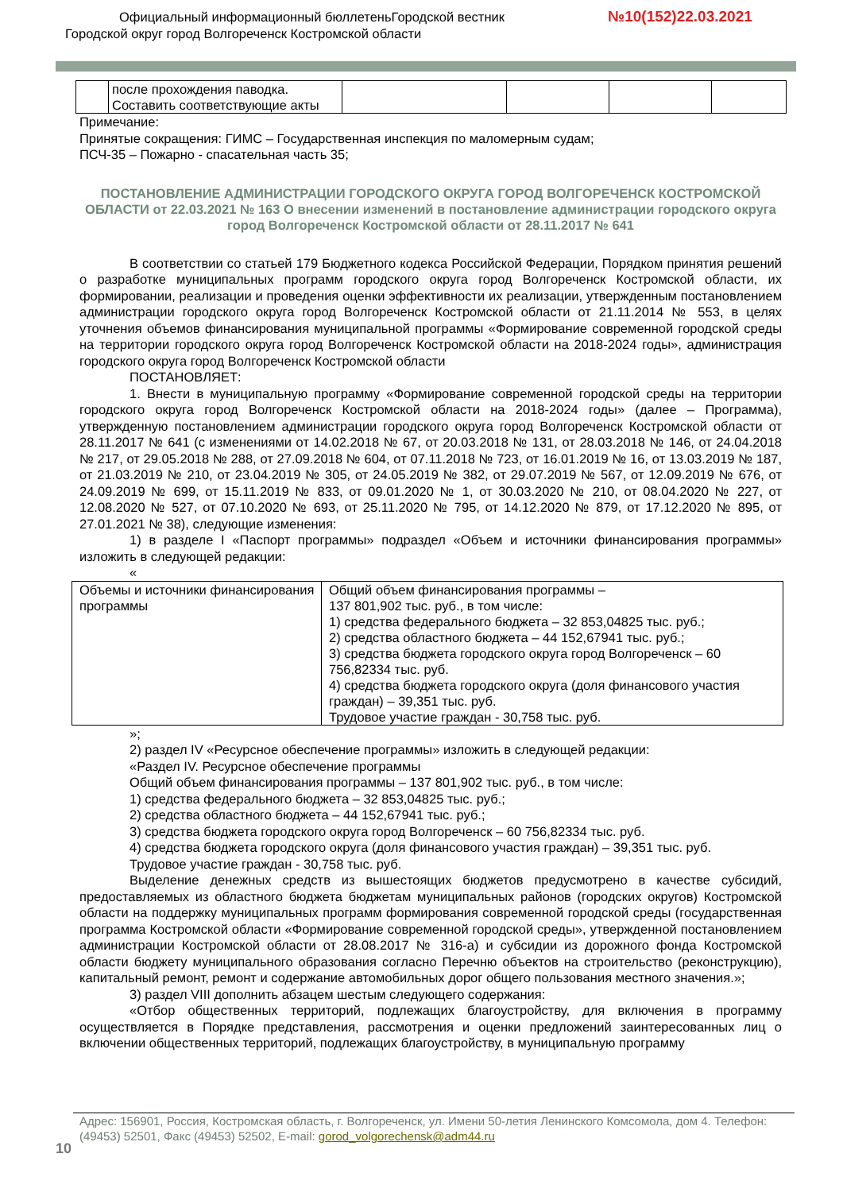Официальный информационный бюллетеньГородской вестник
№10(152)22.03.2021
Городской округ город Волгореченск Костромской области
| | после прохождения паводка. Составить соответствующие акты | | | | |
Примечание:
Принятые сокращения: ГИМС – Государственная инспекция по маломерным судам;
ПСЧ-35 – Пожарно - спасательная часть 35;
ПОСТАНОВЛЕНИЕ АДМИНИСТРАЦИИ ГОРОДСКОГО ОКРУГА ГОРОД ВОЛГОРЕЧЕНСК КОСТРОМСКОЙ ОБЛАСТИ от 22.03.2021 № 163 О внесении изменений в постановление администрации городского округа город Волгореченск Костромской области от 28.11.2017 № 641
В соответствии со статьей 179 Бюджетного кодекса Российской Федерации, Порядком принятия решений о разработке муниципальных программ городского округа город Волгореченск Костромской области, их формировании, реализации и проведения оценки эффективности их реализации, утвержденным постановлением администрации городского округа город Волгореченск Костромской области от 21.11.2014 № 553, в целях уточнения объемов финансирования муниципальной программы «Формирование современной городской среды на территории городского округа город Волгореченск Костромской области на 2018-2024 годы», администрация городского округа город Волгореченск Костромской области
ПОСТАНОВЛЯЕТ:
1. Внести в муниципальную программу «Формирование современной городской среды на территории городского округа город Волгореченск Костромской области на 2018-2024 годы» (далее – Программа), утвержденную постановлением администрации городского округа город Волгореченск Костромской области от 28.11.2017 № 641 (с изменениями от 14.02.2018 № 67, от 20.03.2018 № 131, от 28.03.2018 № 146, от 24.04.2018 № 217, от 29.05.2018 № 288, от 27.09.2018 № 604, от 07.11.2018 № 723, от 16.01.2019 № 16, от 13.03.2019 № 187, от 21.03.2019 № 210, от 23.04.2019 № 305, от 24.05.2019 № 382, от 29.07.2019 № 567, от 12.09.2019 № 676, от 24.09.2019 № 699, от 15.11.2019 № 833, от 09.01.2020 № 1, от 30.03.2020 № 210, от 08.04.2020 № 227, от 12.08.2020 № 527, от 07.10.2020 № 693, от 25.11.2020 № 795, от 14.12.2020 № 879, от 17.12.2020 № 895, от 27.01.2021 № 38), следующие изменения:
1) в разделе I «Паспорт программы» подраздел «Объем и источники финансирования программы» изложить в следующей редакции:
«
| Объемы и источники финансирования программы | Общий объем финансирования программы – 137 801,902 тыс. руб., в том числе: 1) средства федерального бюджета – 32 853,04825 тыс. руб.; 2) средства областного бюджета – 44 152,67941 тыс. руб.; 3) средства бюджета городского округа город Волгореченск – 60 756,82334 тыс. руб. 4) средства бюджета городского округа (доля финансового участия граждан) – 39,351 тыс. руб. Трудовое участие граждан - 30,758 тыс. руб. |
»;
2) раздел IV «Ресурсное обеспечение программы» изложить в следующей редакции:
«Раздел IV. Ресурсное обеспечение программы
Общий объем финансирования программы – 137 801,902 тыс. руб., в том числе:
1) средства федерального бюджета – 32 853,04825 тыс. руб.;
2) средства областного бюджета – 44 152,67941 тыс. руб.;
3) средства бюджета городского округа город Волгореченск – 60 756,82334 тыс. руб.
4) средства бюджета городского округа (доля финансового участия граждан) – 39,351 тыс. руб.
Трудовое участие граждан - 30,758 тыс. руб.
Выделение денежных средств из вышестоящих бюджетов предусмотрено в качестве субсидий, предоставляемых из областного бюджета бюджетам муниципальных районов (городских округов) Костромской области на поддержку муниципальных программ формирования современной городской среды (государственная программа Костромской области «Формирование современной городской среды», утвержденной постановлением администрации Костромской области от 28.08.2017 № 316-а) и субсидии из дорожного фонда Костромской области бюджету муниципального образования согласно Перечню объектов на строительство (реконструкцию), капитальный ремонт, ремонт и содержание автомобильных дорог общего пользования местного значения.»;
3) раздел VIII дополнить абзацем шестым следующего содержания:
«Отбор общественных территорий, подлежащих благоустройству, для включения в программу осуществляется в Порядке представления, рассмотрения и оценки предложений заинтересованных лиц о включении общественных территорий, подлежащих благоустройству, в муниципальную программу
Адрес: 156901, Россия, Костромская область, г. Волгореченск, ул. Имени 50-летия Ленинского Комсомола, дом 4. Телефон: (49453) 52501, Факс (49453) 52502, E-mail: gorod_volgorechensk@adm44.ru
10